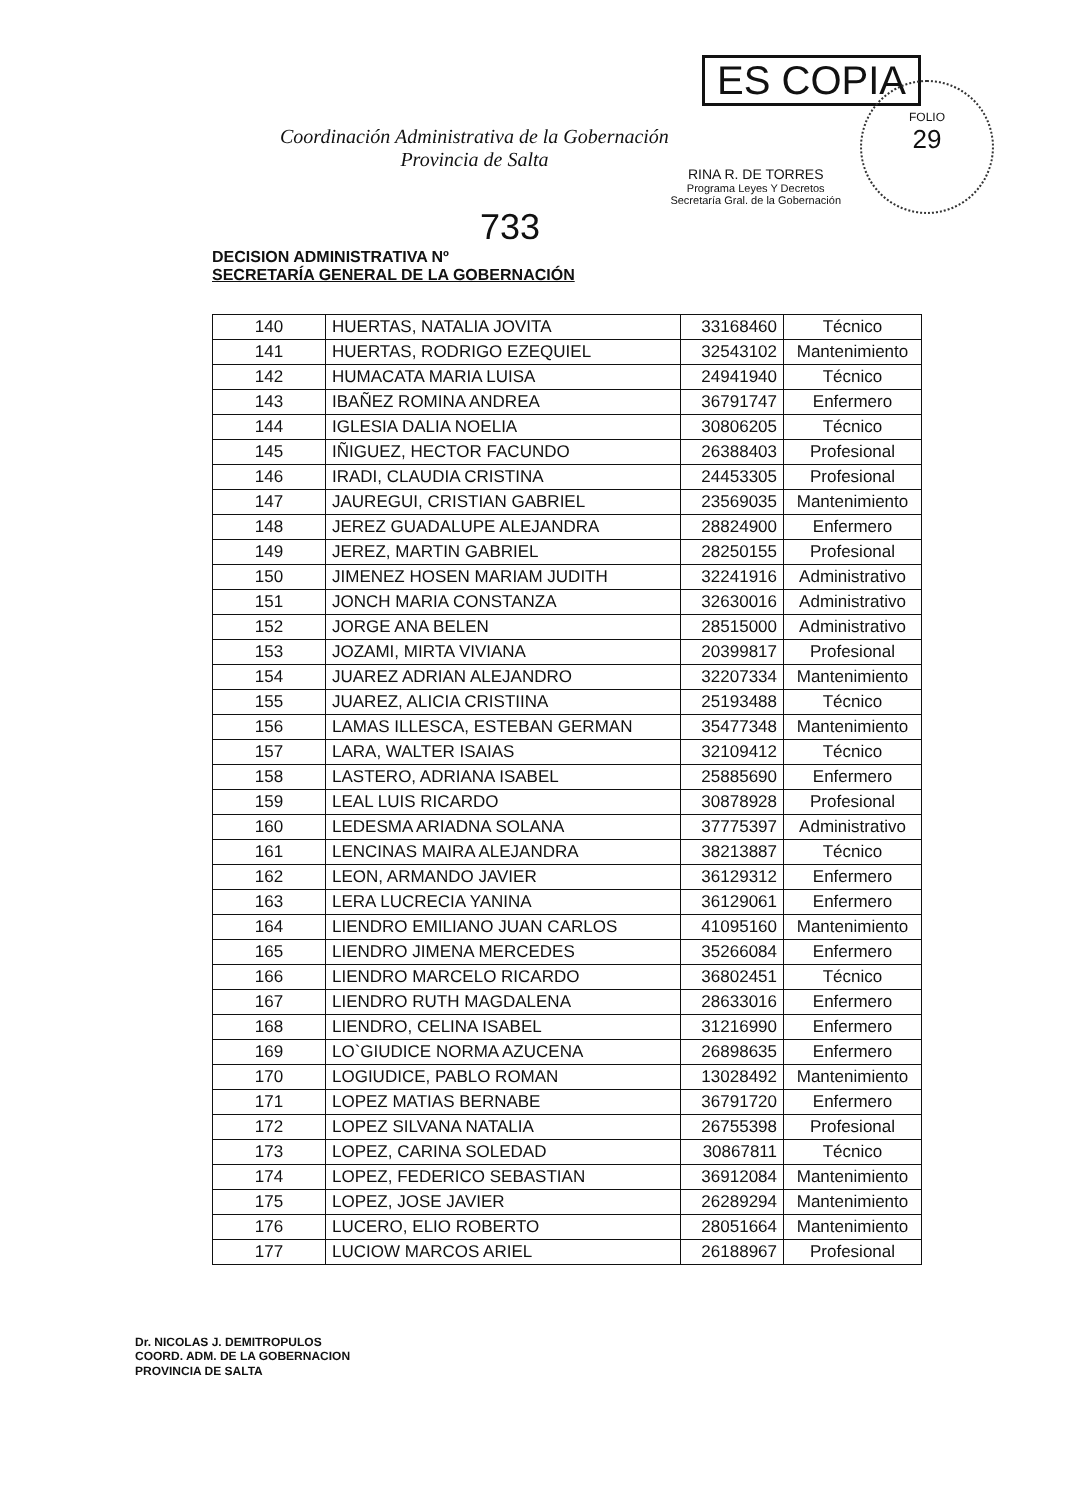FOLIO
29
Coordinación Administrativa de la Gobernación
Provincia de Salta
ES COPIA
RINA R. DE TORRES
Programa Leyes Y Decretos
Secretaría Gral. de la Gobernación
733
DECISION ADMINISTRATIVA Nº
SECRETARÍA GENERAL DE LA GOBERNACIÓN
| 140 | HUERTAS, NATALIA JOVITA | 33168460 | Técnico |
| 141 | HUERTAS, RODRIGO EZEQUIEL | 32543102 | Mantenimiento |
| 142 | HUMACATA MARIA LUISA | 24941940 | Técnico |
| 143 | IBAÑEZ ROMINA ANDREA | 36791747 | Enfermero |
| 144 | IGLESIA DALIA NOELIA | 30806205 | Técnico |
| 145 | IÑIGUEZ, HECTOR FACUNDO | 26388403 | Profesional |
| 146 | IRADI, CLAUDIA CRISTINA | 24453305 | Profesional |
| 147 | JAUREGUI, CRISTIAN GABRIEL | 23569035 | Mantenimiento |
| 148 | JEREZ GUADALUPE ALEJANDRA | 28824900 | Enfermero |
| 149 | JEREZ, MARTIN GABRIEL | 28250155 | Profesional |
| 150 | JIMENEZ HOSEN MARIAM JUDITH | 32241916 | Administrativo |
| 151 | JONCH MARIA CONSTANZA | 32630016 | Administrativo |
| 152 | JORGE ANA BELEN | 28515000 | Administrativo |
| 153 | JOZAMI, MIRTA VIVIANA | 20399817 | Profesional |
| 154 | JUAREZ ADRIAN ALEJANDRO | 32207334 | Mantenimiento |
| 155 | JUAREZ, ALICIA CRISTIINA | 25193488 | Técnico |
| 156 | LAMAS ILLESCA, ESTEBAN GERMAN | 35477348 | Mantenimiento |
| 157 | LARA, WALTER ISAIAS | 32109412 | Técnico |
| 158 | LASTERO, ADRIANA ISABEL | 25885690 | Enfermero |
| 159 | LEAL LUIS RICARDO | 30878928 | Profesional |
| 160 | LEDESMA ARIADNA SOLANA | 37775397 | Administrativo |
| 161 | LENCINAS MAIRA ALEJANDRA | 38213887 | Técnico |
| 162 | LEON, ARMANDO JAVIER | 36129312 | Enfermero |
| 163 | LERA LUCRECIA YANINA | 36129061 | Enfermero |
| 164 | LIENDRO EMILIANO JUAN CARLOS | 41095160 | Mantenimiento |
| 165 | LIENDRO JIMENA MERCEDES | 35266084 | Enfermero |
| 166 | LIENDRO MARCELO RICARDO | 36802451 | Técnico |
| 167 | LIENDRO RUTH MAGDALENA | 28633016 | Enfermero |
| 168 | LIENDRO, CELINA ISABEL | 31216990 | Enfermero |
| 169 | LO`GIUDICE NORMA AZUCENA | 26898635 | Enfermero |
| 170 | LOGIUDICE, PABLO ROMAN | 13028492 | Mantenimiento |
| 171 | LOPEZ MATIAS BERNABE | 36791720 | Enfermero |
| 172 | LOPEZ SILVANA NATALIA | 26755398 | Profesional |
| 173 | LOPEZ, CARINA SOLEDAD | 30867811 | Técnico |
| 174 | LOPEZ, FEDERICO SEBASTIAN | 36912084 | Mantenimiento |
| 175 | LOPEZ, JOSE JAVIER | 26289294 | Mantenimiento |
| 176 | LUCERO, ELIO ROBERTO | 28051664 | Mantenimiento |
| 177 | LUCIOW MARCOS ARIEL | 26188967 | Profesional |
Dr. NICOLAS J. DEMITROPULOS
COORD. ADM. DE LA GOBERNACION
PROVINCIA DE SALTA